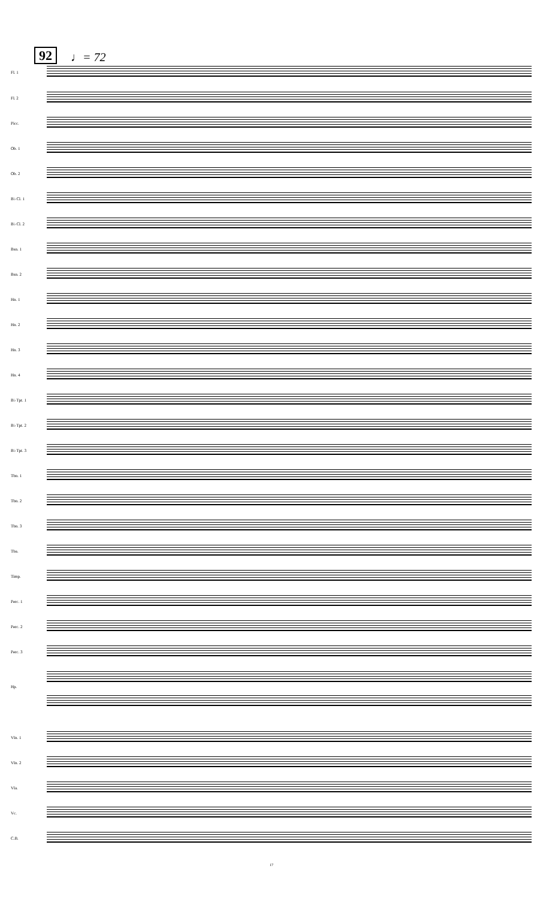92 ♩= 72
Fl. 1
Fl. 2
Picc.
Ob. 1
Ob. 2
B♭ Cl. 1
B♭ Cl. 2
Bsn. 1
Bsn. 2
Hn. 1
Hn. 2
Hn. 3
Hn. 4
B♭ Tpt. 1
B♭ Tpt. 2
B♭ Tpt. 3
Tbn. 1
Tbn. 2
Tbn. 3
Tba.
Timp.
Perc. 1
Perc. 2
Perc. 3
Hp.
Vln. 1
Vln. 2
Vla.
Vc.
C.B.
17